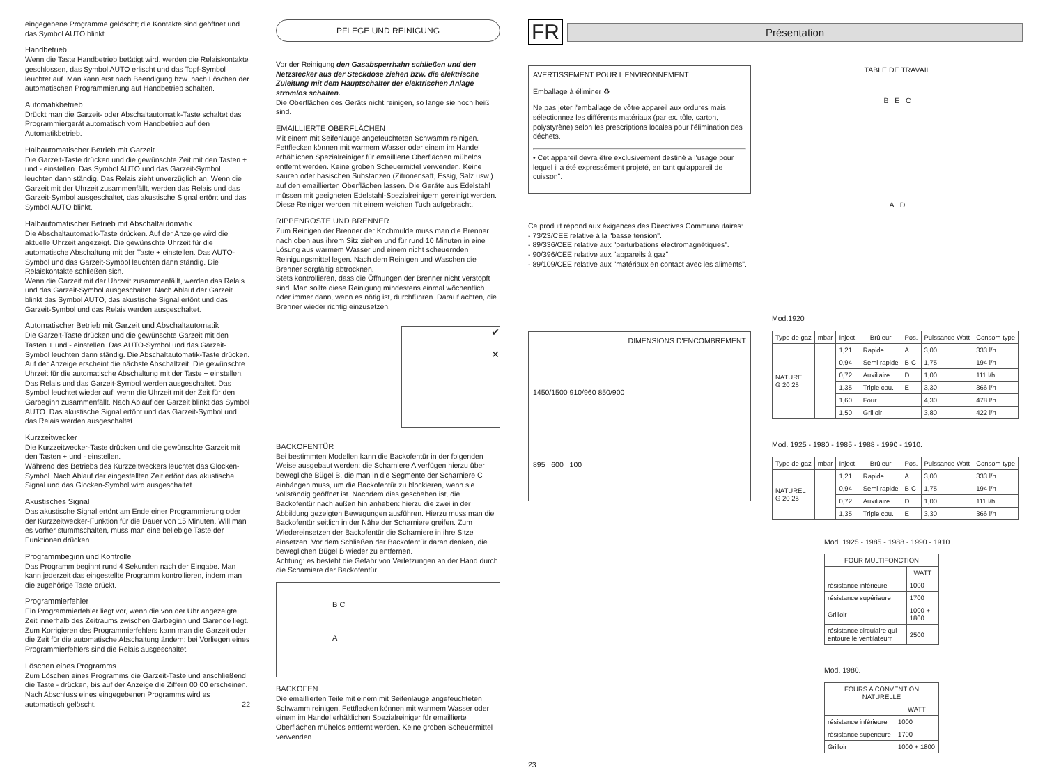eingegebene Programme gelöscht; die Kontakte sind geöffnet und das Symbol AUTO blinkt.
Handbetrieb
Wenn die Taste Handbetrieb betätigt wird, werden die Relaiskontakte geschlossen, das Symbol AUTO erlischt und das Topf-Symbol leuchtet auf. Man kann erst nach Beendigung bzw. nach Löschen der automatischen Programmierung auf Handbetrieb schalten.
Automatikbetrieb
Drückt man die Garzeit- oder Abschaltautomatik-Taste schaltet das Programmiergerät automatisch vom Handbetrieb auf den Automatikbetrieb.
Halbautomatischer Betrieb mit Garzeit
Die Garzeit-Taste drücken und die gewünschte Zeit mit den Tasten + und - einstellen. Das Symbol AUTO und das Garzeit-Symbol leuchten dann ständig. Das Relais zieht unverzüglich an. Wenn die Garzeit mit der Uhrzeit zusammenfällt, werden das Relais und das Garzeit-Symbol ausgeschaltet, das akustische Signal ertönt und das Symbol AUTO blinkt.
Halbautomatischer Betrieb mit Abschaltautomatik
Die Abschaltautomatik-Taste drücken. Auf der Anzeige wird die aktuelle Uhrzeit angezeigt. Die gewünschte Uhrzeit für die automatische Abschaltung mit der Taste + einstellen. Das AUTO-Symbol und das Garzeit-Symbol leuchten dann ständig. Die Relaiskontakte schließen sich.
Wenn die Garzeit mit der Uhrzeit zusammenfällt, werden das Relais und das Garzeit-Symbol ausgeschaltet. Nach Ablauf der Garzeit blinkt das Symbol AUTO, das akustische Signal ertönt und das Garzeit-Symbol und das Relais werden ausgeschaltet.
Automatischer Betrieb mit Garzeit und Abschaltautomatik
Die Garzeit-Taste drücken und die gewünschte Garzeit mit den Tasten + und - einstellen. Das AUTO-Symbol und das Garzeit-Symbol leuchten dann ständig. Die Abschaltautomatik-Taste drücken. Auf der Anzeige erscheint die nächste Abschaltzeit. Die gewünschte Uhrzeit für die automatische Abschaltung mit der Taste + einstellen. Das Relais und das Garzeit-Symbol werden ausgeschaltet. Das Symbol leuchtet wieder auf, wenn die Uhrzeit mit der Zeit für den Garbeginn zusammenfällt. Nach Ablauf der Garzeit blinkt das Symbol AUTO. Das akustische Signal ertönt und das Garzeit-Symbol und das Relais werden ausgeschaltet.
Kurzzeitwecker
Die Kurzzeitwecker-Taste drücken und die gewünschte Garzeit mit den Tasten + und - einstellen.
Während des Betriebs des Kurzzeitweckers leuchtet das Glocken-Symbol. Nach Ablauf der eingestellten Zeit ertönt das akustische Signal und das Glocken-Symbol wird ausgeschaltet.
Akustisches Signal
Das akustische Signal ertönt am Ende einer Programmierung oder der Kurzzeitwecker-Funktion für die Dauer von 15 Minuten. Will man es vorher stummschalten, muss man eine beliebige Taste der Funktionen drücken.
Programmbeginn und Kontrolle
Das Programm beginnt rund 4 Sekunden nach der Eingabe. Man kann jederzeit das eingestellte Programm kontrollieren, indem man die zugehörige Taste drückt.
Programmierfehler
Ein Programmierfehler liegt vor, wenn die von der Uhr angezeigte Zeit innerhalb des Zeitraums zwischen Garbeginn und Garende liegt. Zum Korrigieren des Programmierfehlers kann man die Garzeit oder die Zeit für die automatische Abschaltung ändern; bei Vorliegen eines Programmierfehlers sind die Relais ausgeschaltet.
Löschen eines Programms
Zum Löschen eines Programms die Garzeit-Taste und anschließend die Taste - drücken, bis auf der Anzeige die Ziffern 00 00 erscheinen. Nach Abschluss eines eingegebenen Programms wird es automatisch gelöscht. 22
PFLEGE UND REINIGUNG
Vor der Reinigung den Gasabsperrhahn schließen und den Netzstecker aus der Steckdose ziehen bzw. die elektrische Zuleitung mit dem Hauptschalter der elektrischen Anlage stromlos schalten.
Die Oberflächen des Geräts nicht reinigen, so lange sie noch heiß sind.
EMAILLIERTE OBERFLÄCHEN
Mit einem mit Seifenlauge angefeuchteten Schwamm reinigen. Fettflecken können mit warmem Wasser oder einem im Handel erhältlichen Spezialreiniger für emaillierte Oberflächen mühelos entfernt werden. Keine groben Scheuermittel verwenden. Keine sauren oder basischen Substanzen (Zitronensaft, Essig, Salz usw.) auf den emaillierten Oberflächen lassen. Die Geräte aus Edelstahl müssen mit geeigneten Edelstahl-Spezialreinigern gereinigt werden. Diese Reiniger werden mit einem weichen Tuch aufgebracht.
RIPPENROSTE UND BRENNER
Zum Reinigen der Brenner der Kochmulde muss man die Brenner nach oben aus ihrem Sitz ziehen und für rund 10 Minuten in eine Lösung aus warmem Wasser und einem nicht scheuernden Reinigungsmittel legen. Nach dem Reinigen und Waschen die Brenner sorgfältig abtrocknen.
Stets kontrollieren, dass die Öffnungen der Brenner nicht verstopft sind. Man sollte diese Reinigung mindestens einmal wöchentlich oder immer dann, wenn es nötig ist, durchführen. Darauf achten, die Brenner wieder richtig einzusetzen.
✔
✕
BACKOFENTÜR
Bei bestimmten Modellen kann die Backofentür in der folgenden Weise ausgebaut werden: die Scharniere A verfügen hierzu über bewegliche Bügel B, die man in die Segmente der Scharniere C einhängen muss, um die Backofentür zu blockieren, wenn sie vollständig geöffnet ist. Nachdem dies geschehen ist, die Backofentür nach außen hin anheben: hierzu die zwei in der Abbildung gezeigten Bewegungen ausführen. Hierzu muss man die Backofentür seitlich in der Nähe der Scharniere greifen. Zum Wiedereinsetzen der Backofentür die Scharniere in ihre Sitze einsetzen. Vor dem Schließen der Backofentür daran denken, die beweglichen Bügel B wieder zu entfernen.
Achtung: es besteht die Gefahr von Verletzungen an der Hand durch die Scharniere der Backofentür.
B C
A
BACKOFEN
Die emaillierten Teile mit einem mit Seifenlauge angefeuchteten Schwamm reinigen. Fettflecken können mit warmem Wasser oder einem im Handel erhältlichen Spezialreiniger für emaillierte Oberflächen mühelos entfernt werden. Keine groben Scheuermittel verwenden.
FR
Présentation
AVERTISSEMENT POUR L'ENVIRONNEMENT
Emballage à éliminer ♻
Ne pas jeter l'emballage de vôtre appareil aux ordures mais sélectionnez les différents matériaux (par ex. tôle, carton, polystyrène) selon les prescriptions locales pour l'élimination des déchets.
• Cet appareil devra être exclusivement destiné à l'usage pour lequel il a été expressément projeté, en tant qu'appareil de cuisson".
Ce produit répond aux éxigences des Directives Communautaires:
- 73/23/CEE relative à la "basse tension".
- 89/336/CEE relative aux "perturbations électromagnétiques".
- 90/396/CEE relative aux "appareils à gaz"
- 89/109/CEE relative aux "matériaux en contact avec les aliments".
DIMENSIONS D'ENCOMBREMENT
1450/1500 910/960 850/900
895 600 100
TABLE DE TRAVAIL
B E C
A D
Mod.1920
| Type de gaz | mbar | Inject. | Brûleur | Pos. | Puissance Watt | Consom type |
| --- | --- | --- | --- | --- | --- | --- |
| NATUREL G 20 25 | | 1,21 | Rapide | A | 3,00 | 333 l/h |
| | | 0,94 | Semi rapide | B-C | 1,75 | 194 l/h |
| | | 0,72 | Auxiliaire | D | 1,00 | 111 l/h |
| | | 1,35 | Triple cou. | E | 3,30 | 366 l/h |
| | | 1,60 | Four | | 4,30 | 478 l/h |
| | | 1,50 | Grilloir | | 3,80 | 422 l/h |
Mod. 1925 - 1980 - 1985 - 1988 - 1990 - 1910.
| Type de gaz | mbar | Inject. | Brûleur | Pos. | Puissance Watt | Consom type |
| --- | --- | --- | --- | --- | --- | --- |
| NATUREL G 20 25 | | 1,21 | Rapide | A | 3,00 | 333 l/h |
| | | 0,94 | Semi rapide | B-C | 1,75 | 194 l/h |
| | | 0,72 | Auxiliaire | D | 1,00 | 111 l/h |
| | | 1,35 | Triple cou. | E | 3,30 | 366 l/h |
Mod. 1925 - 1985 - 1988 - 1990 - 1910.
| FOUR MULTIFONCTION | |
| --- | --- |
| | WATT |
| résistance inférieure | 1000 |
| résistance supérieure | 1700 |
| Grilloir | 1000 + 1800 |
| résistance circulaire qui entoure le ventilateurr | 2500 |
Mod. 1980.
| FOURS A CONVENTION NATURELLE | |
| --- | --- |
| | WATT |
| résistance inférieure | 1000 |
| résistance supérieure | 1700 |
| Grilloir | 1000 + 1800 |
23